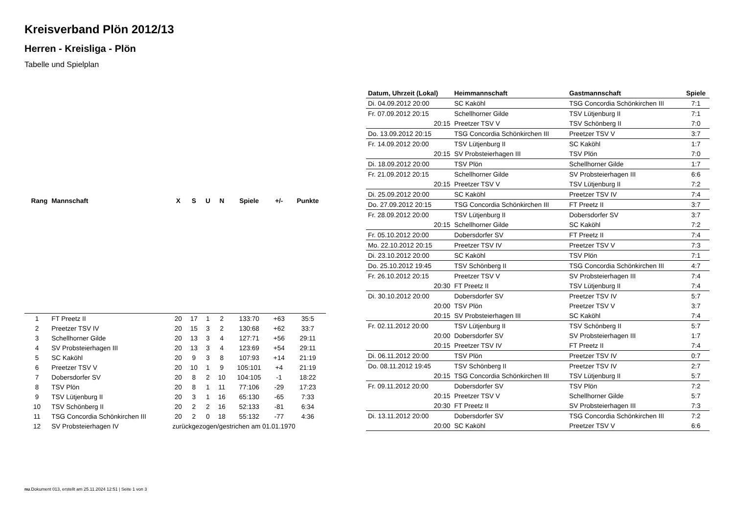Kreisverband Plön 2012/13
Herren - Kreisliga - Plön
Tabelle und Spielplan
| Rang | Mannschaft | X | S | U | N | Spiele | +/- | Punkte |
| --- | --- | --- | --- | --- | --- | --- | --- | --- |
| 1 | FT Preetz II | 20 | 17 | 1 | 2 | 133:70 | +63 | 35:5 |
| 2 | Preetzer TSV IV | 20 | 15 | 3 | 2 | 130:68 | +62 | 33:7 |
| 3 | Schellhorner Gilde | 20 | 13 | 3 | 4 | 127:71 | +56 | 29:11 |
| 4 | SV Probsteierhagen III | 20 | 13 | 3 | 4 | 123:69 | +54 | 29:11 |
| 5 | SC Kaköhl | 20 | 9 | 3 | 8 | 107:93 | +14 | 21:19 |
| 6 | Preetzer TSV V | 20 | 10 | 1 | 9 | 105:101 | +4 | 21:19 |
| 7 | Dobersdorfer SV | 20 | 8 | 2 | 10 | 104:105 | -1 | 18:22 |
| 8 | TSV Plön | 20 | 8 | 1 | 11 | 77:106 | -29 | 17:23 |
| 9 | TSV Lütjenburg II | 20 | 3 | 1 | 16 | 65:130 | -65 | 7:33 |
| 10 | TSV Schönberg II | 20 | 2 | 2 | 16 | 52:133 | -81 | 6:34 |
| 11 | TSG Concordia Schönkirchen III | 20 | 2 | 0 | 18 | 55:132 | -77 | 4:36 |
| 12 | SV Probsteierhagen IV | zurückgezogen/gestrichen am 01.01.1970 | | | | | | |
| Datum, Uhrzeit (Lokal) | Heimmannschaft | Gastmannschaft | Spiele |
| --- | --- | --- | --- |
| Di. 04.09.2012 20:00 | SC Kaköhl | TSG Concordia Schönkirchen III | 7:1 |
| Fr. 07.09.2012 20:15 | Schellhorner Gilde | TSV Lütjenburg II | 7:1 |
| 20:15 | Preetzer TSV V | TSV Schönberg II | 7:0 |
| Do. 13.09.2012 20:15 | TSG Concordia Schönkirchen III | Preetzer TSV V | 3:7 |
| Fr. 14.09.2012 20:00 | TSV Lütjenburg II | SC Kaköhl | 1:7 |
| 20:15 | SV Probsteierhagen III | TSV Plön | 7:0 |
| Di. 18.09.2012 20:00 | TSV Plön | Schellhorner Gilde | 1:7 |
| Fr. 21.09.2012 20:15 | Schellhorner Gilde | SV Probsteierhagen III | 6:6 |
| 20:15 | Preetzer TSV V | TSV Lütjenburg II | 7:2 |
| Di. 25.09.2012 20:00 | SC Kaköhl | Preetzer TSV IV | 7:4 |
| Do. 27.09.2012 20:15 | TSG Concordia Schönkirchen III | FT Preetz II | 3:7 |
| Fr. 28.09.2012 20:00 | TSV Lütjenburg II | Dobersdorfer SV | 3:7 |
| 20:15 | Schellhorner Gilde | SC Kaköhl | 7:2 |
| Fr. 05.10.2012 20:00 | Dobersdorfer SV | FT Preetz II | 7:4 |
| Mo. 22.10.2012 20:15 | Preetzer TSV IV | Preetzer TSV V | 7:3 |
| Di. 23.10.2012 20:00 | SC Kaköhl | TSV Plön | 7:1 |
| Do. 25.10.2012 19:45 | TSV Schönberg II | TSG Concordia Schönkirchen III | 4:7 |
| Fr. 26.10.2012 20:15 | Preetzer TSV V | SV Probsteierhagen III | 7:4 |
| 20:30 | FT Preetz II | TSV Lütjenburg II | 7:4 |
| Di. 30.10.2012 20:00 | Dobersdorfer SV | Preetzer TSV IV | 5:7 |
| 20:00 | TSV Plön | Preetzer TSV V | 3:7 |
| 20:15 | SV Probsteierhagen III | SC Kaköhl | 7:4 |
| Fr. 02.11.2012 20:00 | TSV Lütjenburg II | TSV Schönberg II | 5:7 |
| 20:00 | Dobersdorfer SV | SV Probsteierhagen III | 1:7 |
| 20:15 | Preetzer TSV IV | FT Preetz II | 7:4 |
| Di. 06.11.2012 20:00 | TSV Plön | Preetzer TSV IV | 0:7 |
| Do. 08.11.2012 19:45 | TSV Schönberg II | Preetzer TSV IV | 2:7 |
| 20:15 | TSG Concordia Schönkirchen III | TSV Lütjenburg II | 5:7 |
| Fr. 09.11.2012 20:00 | Dobersdorfer SV | TSV Plön | 7:2 |
| 20:15 | Preetzer TSV V | Schellhorner Gilde | 5:7 |
| 20:30 | FT Preetz II | SV Probsteierhagen III | 7:3 |
| Di. 13.11.2012 20:00 | Dobersdorfer SV | TSG Concordia Schönkirchen III | 7:2 |
| 20:00 | SC Kaköhl | Preetzer TSV V | 6:6 |
nu.Dokument 013, erstellt am 25.11.2024 12:51 | Seite 1 von 3